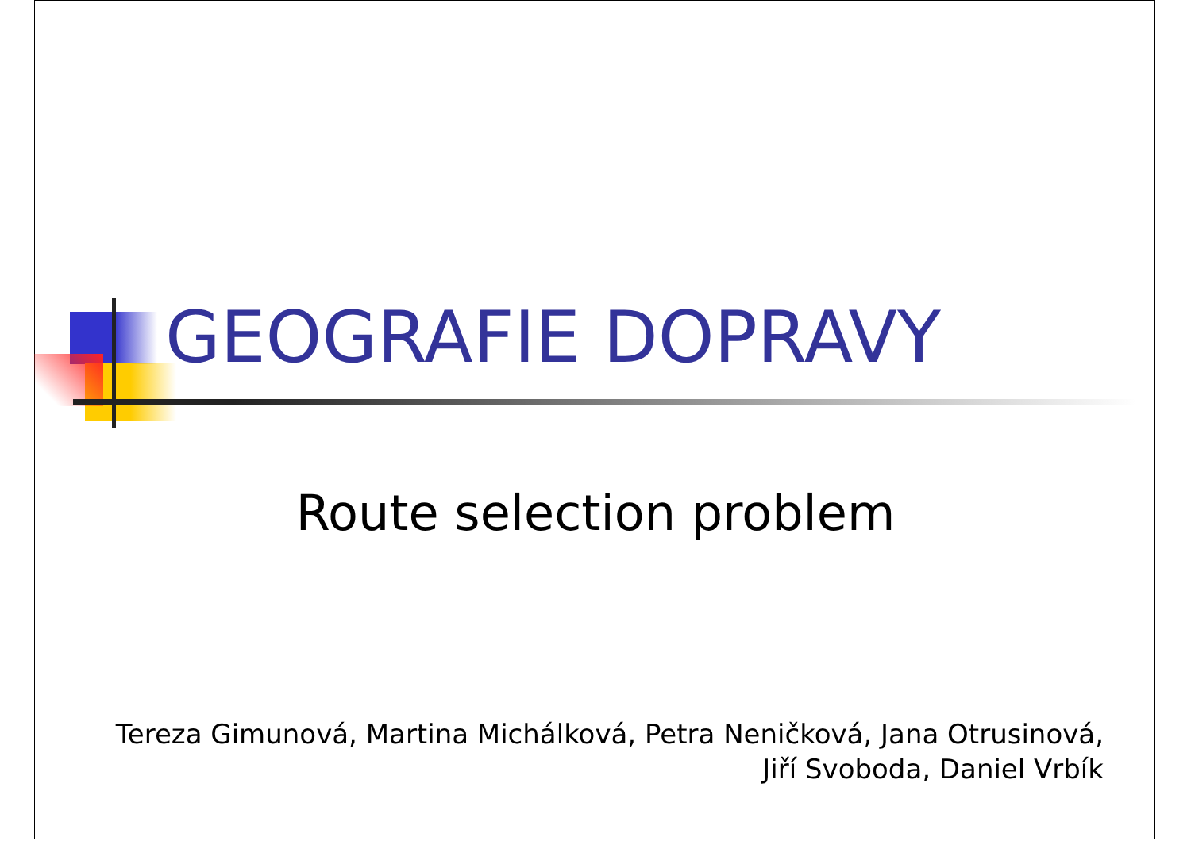GEOGRAFIE DOPRAVY
Route selection problem
Tereza Gimunová, Martina Michálková, Petra Neničková, Jana Otrusinová,
Jiří Svoboda, Daniel Vrbík